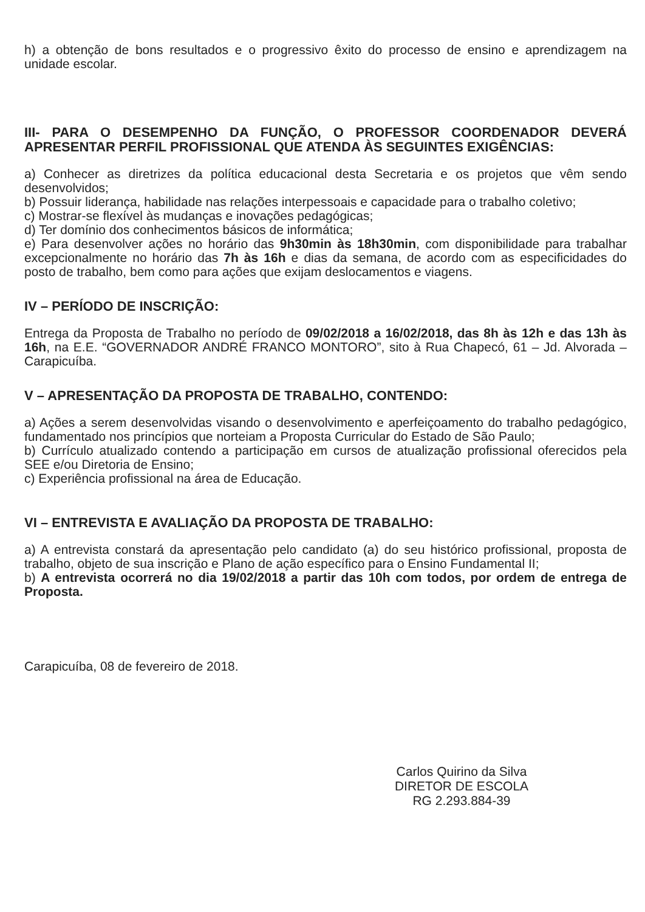h) a obtenção de bons resultados e o progressivo êxito do processo de ensino e aprendizagem na unidade escolar.
III- PARA O DESEMPENHO DA FUNÇÃO, O PROFESSOR COORDENADOR DEVERÁ APRESENTAR PERFIL PROFISSIONAL QUE ATENDA ÀS SEGUINTES EXIGÊNCIAS:
a) Conhecer as diretrizes da política educacional desta Secretaria e os projetos que vêm sendo desenvolvidos;
b) Possuir liderança, habilidade nas relações interpessoais e capacidade para o trabalho coletivo;
c) Mostrar-se flexível às mudanças e inovações pedagógicas;
d) Ter domínio dos conhecimentos básicos de informática;
e) Para desenvolver ações no horário das 9h30min às 18h30min, com disponibilidade para trabalhar excepcionalmente no horário das 7h às 16h e dias da semana, de acordo com as especificidades do posto de trabalho, bem como para ações que exijam deslocamentos e viagens.
IV – PERÍODO DE INSCRIÇÃO:
Entrega da Proposta de Trabalho no período de 09/02/2018 a 16/02/2018, das 8h às 12h e das 13h às 16h, na E.E. “GOVERNADOR ANDRÉ FRANCO MONTORO”, sito à Rua Chapecó, 61 – Jd. Alvorada – Carapicuíba.
V – APRESENTAÇÃO DA PROPOSTA DE TRABALHO, CONTENDO:
a) Ações a serem desenvolvidas visando o desenvolvimento e aperfeiçoamento do trabalho pedagógico, fundamentado nos princípios que norteiam a Proposta Curricular do Estado de São Paulo;
b) Currículo atualizado contendo a participação em cursos de atualização profissional oferecidos pela SEE e/ou Diretoria de Ensino;
c) Experiência profissional na área de Educação.
VI – ENTREVISTA E AVALIAÇÃO DA PROPOSTA DE TRABALHO:
a) A entrevista constará da apresentação pelo candidato (a) do seu histórico profissional, proposta de trabalho, objeto de sua inscrição e Plano de ação específico para o Ensino Fundamental II;
b) A entrevista ocorrerá no dia 19/02/2018 a partir das 10h com todos, por ordem de entrega de Proposta.
Carapicuíba, 08 de fevereiro de 2018.
Carlos Quirino da Silva
DIRETOR DE ESCOLA
RG 2.293.884-39